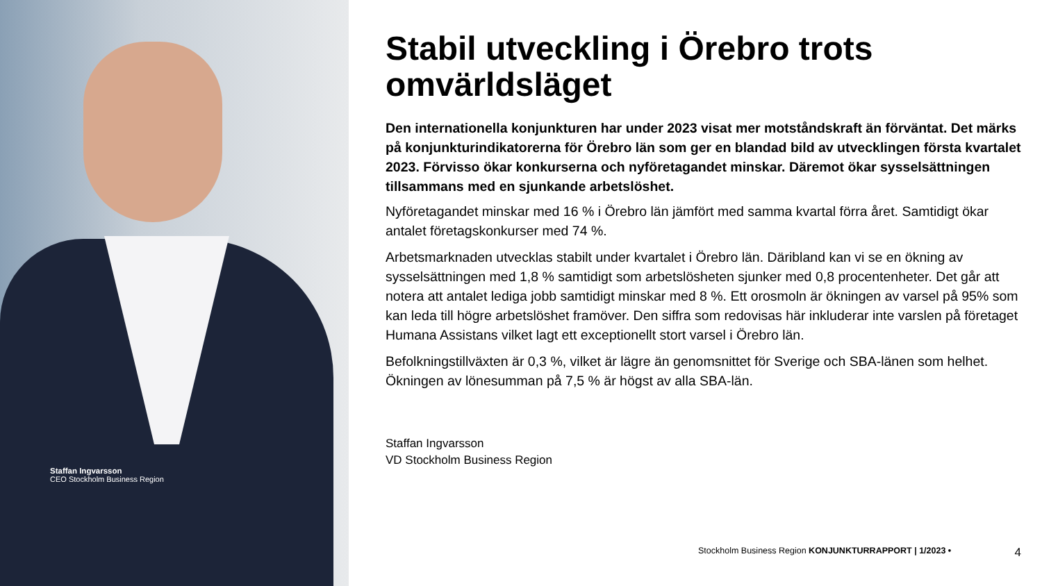Staffan Ingvarsson
CEO Stockholm Business Region
Stabil utveckling i Örebro trots omvärldsläget
Den internationella konjunkturen har under 2023 visat mer motståndskraft än förväntat. Det märks på konjunkturindikatorerna för Örebro län som ger en blandad bild av utvecklingen första kvartalet 2023. Förvisso ökar konkurserna och nyföretagandet minskar. Däremot ökar sysselsättningen tillsammans med en sjunkande arbetslöshet.
Nyföretagandet minskar med 16 % i Örebro län jämfört med samma kvartal förra året. Samtidigt ökar antalet företagskonkurser med 74 %.
Arbetsmarknaden utvecklas stabilt under kvartalet i Örebro län. Däribland kan vi se en ökning av sysselsättningen med 1,8 % samtidigt som arbetslösheten sjunker med 0,8 procentenheter. Det går att notera att antalet lediga jobb samtidigt minskar med 8 %. Ett orosmoln är ökningen av varsel på 95% som kan leda till högre arbetslöshet framöver. Den siffra som redovisas här inkluderar inte varslen på företaget Humana Assistans vilket lagt ett exceptionellt stort varsel i Örebro län.
Befolkningstillväxten är 0,3 %, vilket är lägre än genomsnittet för Sverige och SBA-länen som helhet. Ökningen av lönesumman på 7,5 % är högst av alla SBA-län.
Staffan Ingvarsson
VD Stockholm Business Region
Stockholm Business Region KONJUNKTURRAPPORT | 1/2023 • 4